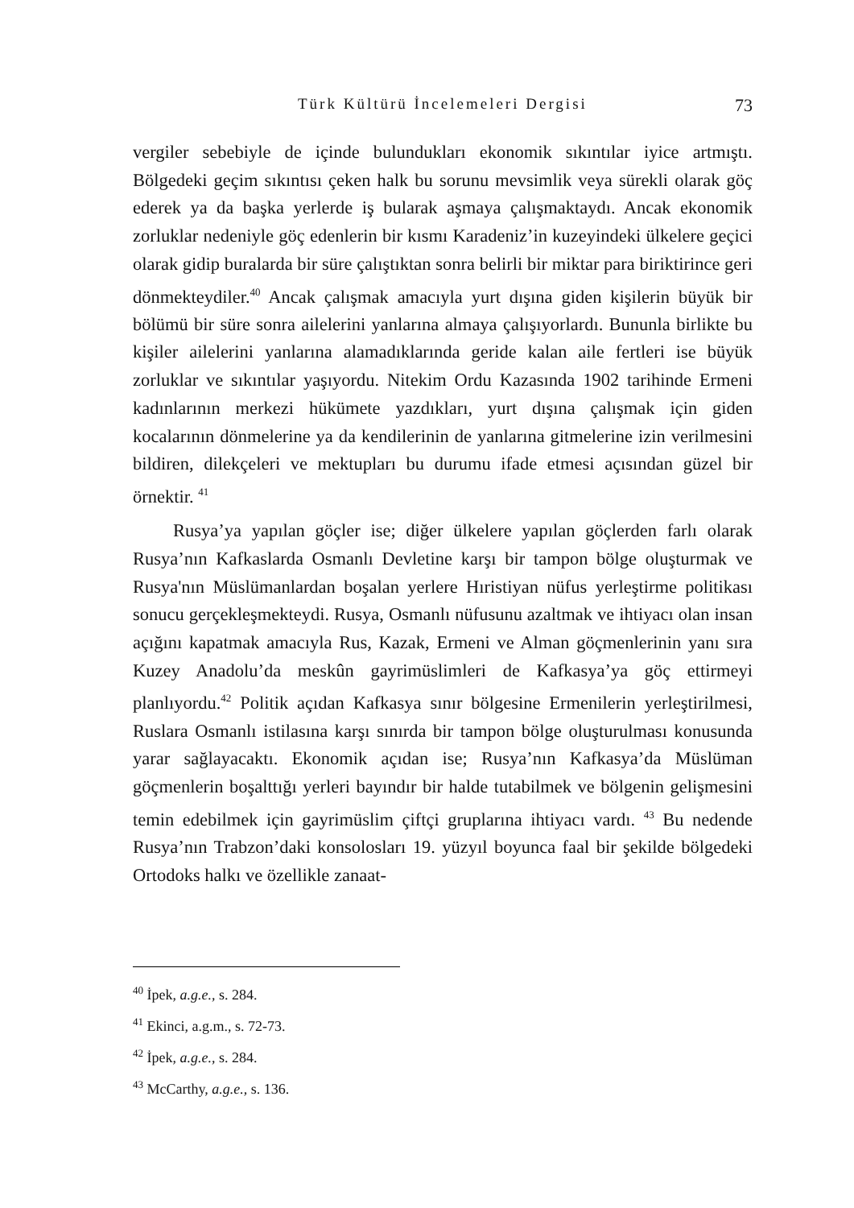Türk Kültürü İncelemeleri Dergisi 73
vergiler sebebiyle de içinde bulundukları ekonomik sıkıntılar iyice artmış­tı. Bölgedeki geçim sıkıntısı çeken halk bu sorunu mevsimlik veya sürekli olarak göç ederek ya da başka yerlerde iş bularak aşmaya çalışmaktaydı. Ancak ekonomik zorluklar nedeniyle göç edenlerin bir kısmı Karade­niz’in kuzeyindeki ülkelere geçici olarak gidip buralarda bir süre çalıştık­tan sonra belirli bir miktar para biriktirince geri dönmekteydiler.<sup>40</sup> Ancak çalışmak amacıyla yurt dışına giden kişilerin büyük bir bölümü bir süre sonra ailelerini yanlarına almaya çalışıyorlardı. Bununla birlikte bu kişiler ailelerini yanlarına alamadıklarında geride kalan aile fertleri ise büyük zorluklar ve sıkıntılar yaşıyordu. Nitekim Ordu Kazasında 1902 tarihinde Ermeni kadınlarının merkezi hükümete yazdıkları, yurt dışına çalışmak için giden kocalarının dönmelerine ya da kendilerinin de yanlarına gitme­lerine izin verilmesini bildiren, dilekçeleri ve mektupları bu durumu ifade etmesi açısından güzel bir örnektir. <sup>41</sup>
Rusya’ya yapılan göçler ise; diğer ülkelere yapılan göçlerden farlı ola­rak Rusya’nın Kafkaslarda Osmanlı Devletine karşı bir tampon bölge oluşturmak ve Rusya'nın Müslümanlardan boşalan yerlere Hıristiyan nü­fus yerleştirme politikası sonucu gerçekleşmekteydi. Rusya, Osmanlı nü­fusunu azaltmak ve ihtiyacı olan insan açığını kapatmak amacıyla Rus, Kazak, Ermeni ve Alman göçmenlerinin yanı sıra Kuzey Anadolu’da meskûn gayrimüslimleri de Kafkasya’ya göç ettirmeyi planlıyordu.<sup>42</sup> Poli­tik açıdan Kafkasya sınır bölgesine Ermenilerin yerleştirilmesi, Ruslara Osmanlı istilasına karşı sınırda bir tampon bölge oluşturulması konusun­da yarar sağlayacaktı. Ekonomik açıdan ise; Rusya’nın Kafkasya’da Müs­lüman göçmenlerin boşalttığı yerleri bayındır bir halde tutabilmek ve bölgenin gelişmesini temin edebilmek için gayrimüslim çiftçi gruplarına ihtiyacı vardı. <sup>43</sup> Bu nedende Rusya’nın Trabzon’daki konsolosları 19. yüz­yıl boyunca faal bir şekilde bölgedeki Ortodoks halkı ve özellikle zanaat-
<sup>40</sup> İpek, a.g.e., s. 284.
<sup>41</sup> Ekinci, a.g.m., s. 72-73.
<sup>42</sup> İpek, a.g.e., s. 284.
<sup>43</sup> McCarthy, a.g.e., s. 136.